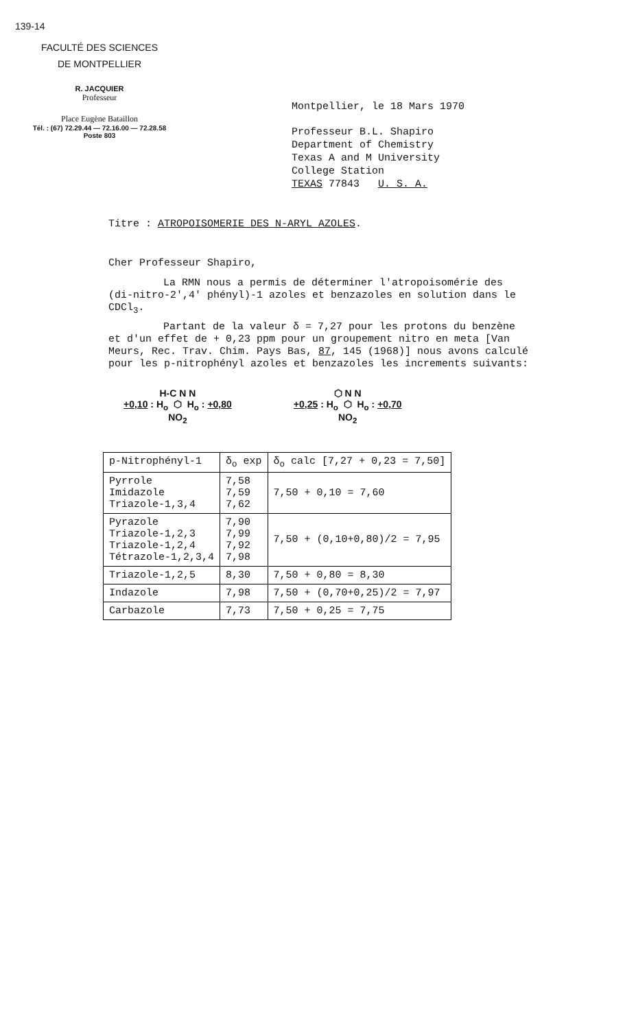139-14
FACULTÉ DES SCIENCES
DE MONTPELLIER
R. JACQUIER
Professeur
Place Eugène Bataillon
Tél. : (67) 72.29.44 — 72.16.00 — 72.28.58
Poste 803
Montpellier, le 18 Mars 1970
Professeur B.L. Shapiro
Department of Chemistry
Texas A and M University
College Station
TEXAS 77843 U. S. A.
Titre : ATROPOISOMERIE DES N-ARYL AZOLES.
Cher Professeur Shapiro,
La RMN nous a permis de déterminer l'atropoisomérie des (di-nitro-2',4' phényl)-1 azoles et benzazoles en solution dans le CDCl<sub>3</sub>.
Partant de la valeur δ = 7,27 pour les protons du benzène et d'un effet de + 0,23 ppm pour un groupement nitro en meta [Van Meurs, Rec. Trav. Chim. Pays Bas, 87, 145 (1968)] nous avons calculé pour les p-nitrophényl azoles et benzazoles les increments suivants:
H-C N N
+0,10 : H<sub>o</sub> ⬡ H<sub>o</sub> : +0,80
NO<sub>2</sub>
⬡ N N
+0,25 : H<sub>o</sub> ⬡ H<sub>o</sub> : +0,70
NO<sub>2</sub>
| p-Nitrophényl-1 | δ<sub>o</sub> exp | δ<sub>o</sub> calc [7,27 + 0,23 = 7,50] |
| --- | --- | --- |
| Pyrrole Imidazole Triazole-1,3,4 | 7,58 7,59 7,62 | 7,50 + 0,10 = 7,60 |
| Pyrazole Triazole-1,2,3 Triazole-1,2,4 Tétrazole-1,2,3,4 | 7,90 7,99 7,92 7,98 | 7,50 + (0,10+0,80)/2 = 7,95 |
| Triazole-1,2,5 | 8,30 | 7,50 + 0,80 = 8,30 |
| Indazole | 7,98 | 7,50 + (0,70+0,25)/2 = 7,97 |
| Carbazole | 7,73 | 7,50 + 0,25 = 7,75 |